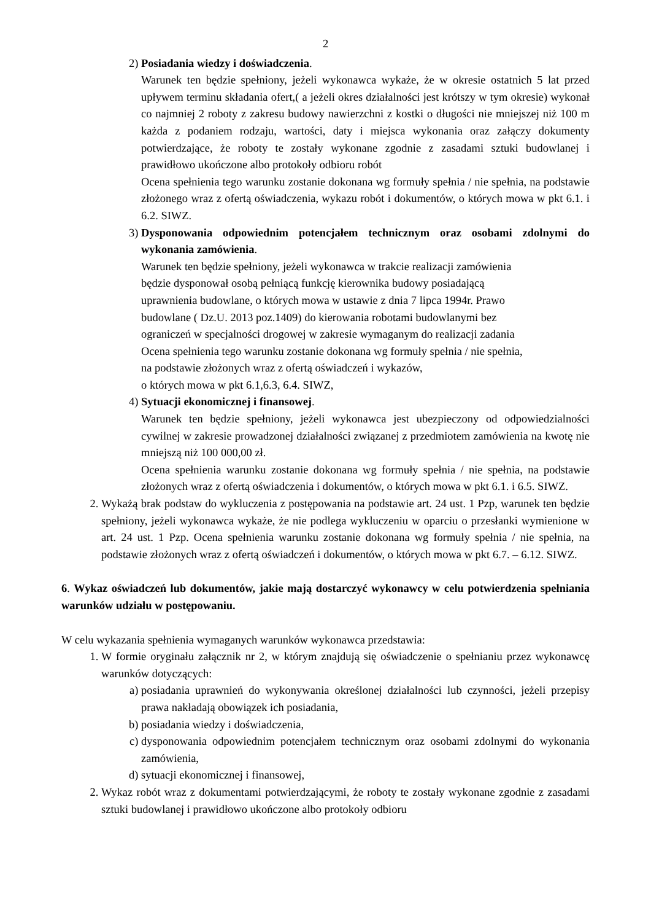2
2) Posiadania wiedzy i doświadczenia.
Warunek ten będzie spełniony, jeżeli wykonawca wykaże, że w okresie ostatnich 5 lat przed upływem terminu składania ofert,( a jeżeli okres działalności jest krótszy w tym okresie) wykonał co najmniej 2 roboty z zakresu budowy nawierzchni z kostki o długości nie mniejszej niż 100 m każda z podaniem rodzaju, wartości, daty i miejsca wykonania oraz załączy dokumenty potwierdzające, że roboty te zostały wykonane zgodnie z zasadami sztuki budowlanej i prawidłowo ukończone albo protokoły odbioru robót
Ocena spełnienia tego warunku zostanie dokonana wg formuły spełnia / nie spełnia, na podstawie złożonego wraz z ofertą oświadczenia, wykazu robót i dokumentów, o których mowa w pkt 6.1. i 6.2. SIWZ.
3) Dysponowania odpowiednim potencjałem technicznym oraz osobami zdolnymi do wykonania zamówienia.
Warunek ten będzie spełniony, jeżeli wykonawca w trakcie realizacji zamówienia
będzie dysponował osobą pełniącą funkcję kierownika budowy posiadającą
uprawnienia budowlane, o których mowa w ustawie z dnia 7 lipca 1994r. Prawo
budowlane ( Dz.U. 2013 poz.1409) do kierowania robotami budowlanymi bez
ograniczeń w specjalności drogowej w zakresie wymaganym do realizacji zadania
Ocena spełnienia tego warunku zostanie dokonana wg formuły spełnia / nie spełnia,
na podstawie złożonych wraz z ofertą oświadczeń i wykazów,
o których mowa w pkt 6.1,6.3, 6.4. SIWZ,
4) Sytuacji ekonomicznej i finansowej.
Warunek ten będzie spełniony, jeżeli wykonawca jest ubezpieczony od odpowiedzialności cywilnej w zakresie prowadzonej działalności związanej z przedmiotem zamówienia na kwotę nie mniejszą niż 100 000,00 zł.
Ocena spełnienia warunku zostanie dokonana wg formuły spełnia / nie spełnia, na podstawie złożonych wraz z ofertą oświadczenia i dokumentów, o których mowa w pkt 6.1. i 6.5. SIWZ.
2. Wykażą brak podstaw do wykluczenia z postępowania na podstawie art. 24 ust. 1 Pzp, warunek ten będzie spełniony, jeżeli wykonawca wykaże, że nie podlega wykluczeniu w oparciu o przesłanki wymienione w art. 24 ust. 1 Pzp. Ocena spełnienia warunku zostanie dokonana wg formuły spełnia / nie spełnia, na podstawie złożonych wraz z ofertą oświadczeń i dokumentów, o których mowa w pkt 6.7. – 6.12. SIWZ.
6. Wykaz oświadczeń lub dokumentów, jakie mają dostarczyć wykonawcy w celu potwierdzenia spełniania warunków udziału w postępowaniu.
W celu wykazania spełnienia wymaganych warunków wykonawca przedstawia:
1. W formie oryginału załącznik nr 2, w którym znajdują się oświadczenie o spełnianiu przez wykonawcę warunków dotyczących:
a) posiadania uprawnień do wykonywania określonej działalności lub czynności, jeżeli przepisy prawa nakładają obowiązek ich posiadania,
b) posiadania wiedzy i doświadczenia,
c) dysponowania odpowiednim potencjałem technicznym oraz osobami zdolnymi do wykonania zamówienia,
d) sytuacji ekonomicznej i finansowej,
2. Wykaz robót wraz z dokumentami potwierdzającymi, że roboty te zostały wykonane zgodnie z zasadami sztuki budowlanej i prawidłowo ukończone albo protokoły odbioru